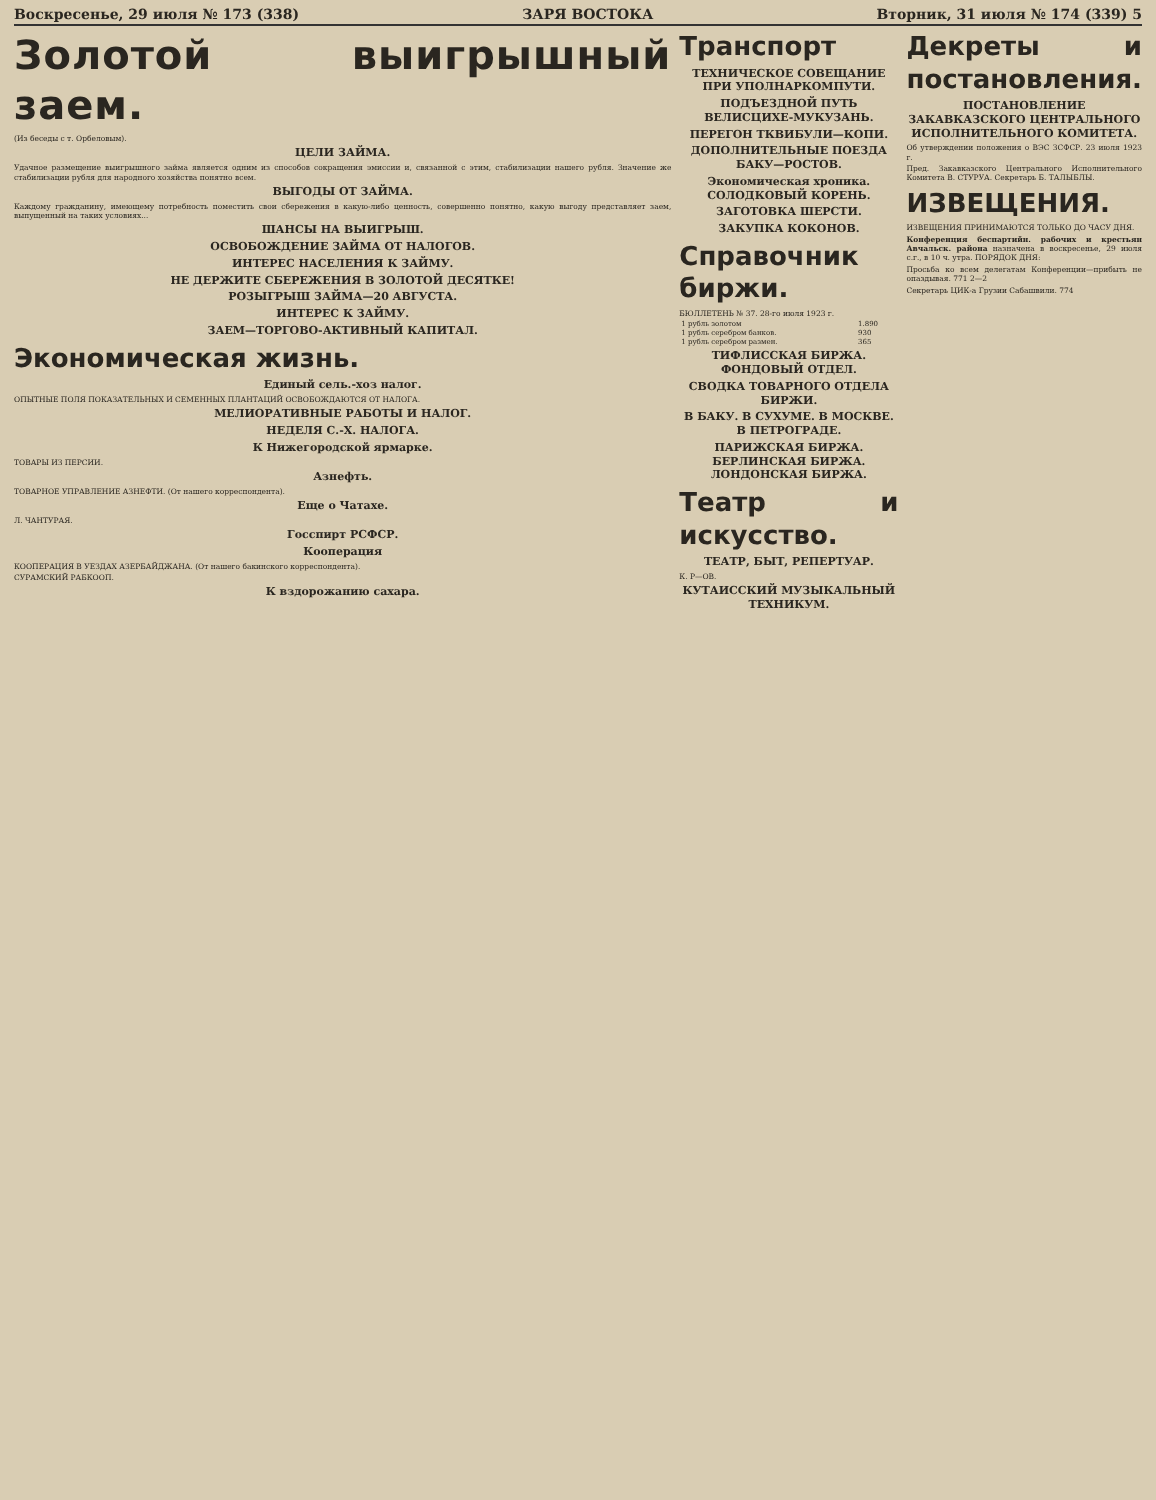Воскресенье, 29 июля № 173 (338) ЗАРЯ ВОСТОКА Вторник, 31 июля № 174 (339) 5
Золотой выигрышный заем.
(Из беседы с т. Орбеловым).
ЦЕЛИ ЗАЙМА.
Удачное размещение выигрышного займа является одним из способов сокращения эмиссии и, связанной с этим, стабилизации нашего рубля. Значение же стабилизации рубля для народного хозяйства понятно всем.
ВЫГОДЫ ОТ ЗАЙМА.
Каждому гражданину, имеющему потребность поместить свои сбережения в какую-либо ценность, совершенно понятно, какую выгоду представляет заем, выпущенный на таких условиях...
ШАНСЫ НА ВЫИГРЫШ.
ОСВОБОЖДЕНИЕ ЗАЙМА ОТ НАЛОГОВ.
ИНТЕРЕС НАСЕЛЕНИЯ К ЗАЙМУ.
НЕ ДЕРЖИТЕ СБЕРЕЖЕНИЯ В ЗОЛОТОЙ ДЕСЯТКЕ!
РОЗЫГРЫШ ЗАЙМА—20 АВГУСТА.
ИНТЕРЕС К ЗАЙМУ.
ЗАЕМ—ТОРГОВО-АКТИВНЫЙ КАПИТАЛ.
Экономическая жизнь.
Единый сель.-хоз налог.
ОПЫТНЫЕ ПОЛЯ ПОКАЗАТЕЛЬНЫХ И СЕМЕННЫХ ПЛАНТАЦИЙ ОСВОБОЖДАЮТСЯ ОТ НАЛОГА.
МЕЛИОРАТИВНЫЕ РАБОТЫ И НАЛОГ.
НЕДЕЛЯ С.-Х. НАЛОГА.
К Нижегородской ярмарке.
ТОВАРЫ ИЗ ПЕРСИИ.
Азнефть.
ТОВАРНОЕ УПРАВЛЕНИЕ АЗНЕФТИ. (От нашего корреспондента).
Еще о Чатахе.
Л. ЧАНТУРАЯ.
Госспирт РСФСР.
Кооперация
КООПЕРАЦИЯ В УЕЗДАХ АЗЕРБАЙДЖАНА. (От нашего бакинского корреспондента).
СУРАМСКИЙ РАБКООП.
К вздорожанию сахара.
Транспорт
ТЕХНИЧЕСКОЕ СОВЕЩАНИЕ ПРИ УПОЛНАРКОМПУТИ.
ПОДЪЕЗДНОЙ ПУТЬ ВЕЛИСЦИХЕ-МУКУЗАНЬ.
ПЕРЕГОН ТКВИБУЛИ—КОПИ.
ДОПОЛНИТЕЛЬНЫЕ ПОЕЗДА БАКУ—РОСТОВ.
Экономическая хроника. СОЛОДКОВЫЙ КОРЕНЬ.
ЗАГОТОВКА ШЕРСТИ.
ЗАКУПКА КОКОНОВ.
Справочник биржи.
БЮЛЛЕТЕНЬ № 37. 28-го июля 1923 г.
| 1 рубль золотом | 1.890 |
| 1 рубль серебром банков. | 930 |
| 1 рубль серебром размен. | 365 |
ТИФЛИССКАЯ БИРЖА. ФОНДОВЫЙ ОТДЕЛ.
СВОДКА ТОВАРНОГО ОТДЕЛА БИРЖИ.
В БАКУ. В СУХУМЕ. В МОСКВЕ. В ПЕТРОГРАДЕ.
ПАРИЖСКАЯ БИРЖА. БЕРЛИНСКАЯ БИРЖА. ЛОНДОНСКАЯ БИРЖА.
Театр и искусство.
ТЕАТР, БЫТ, РЕПЕРТУАР.
К. Р—ОВ.
КУТАИССКИЙ МУЗЫКАЛЬНЫЙ ТЕХНИКУМ.
Декреты и постановления.
ПОСТАНОВЛЕНИЕ ЗАКАВКАЗСКОГО ЦЕНТРАЛЬНОГО ИСПОЛНИТЕЛЬНОГО КОМИТЕТА.
Об утверждении положения о ВЭС ЗСФСР. 23 июля 1923 г.
Пред. Закавказского Центрального Исполнительного Комитета В. СТУРУА. Секретарь Б. ТАЛЫБЛЫ.
ИЗВЕЩЕНИЯ.
ИЗВЕЩЕНИЯ ПРИНИМАЮТСЯ ТОЛЬКО ДО ЧАСУ ДНЯ.
Конференция беспартийн. рабочих и крестьян Авчальск. района назначена в воскресенье, 29 июля с.г., в 10 ч. утра. ПОРЯДОК ДНЯ:
Просьба ко всем делегатам Конференции—прибыть не опаздывая. 771 2—2
Секретарь ЦИК-а Грузии Сабашвили. 774